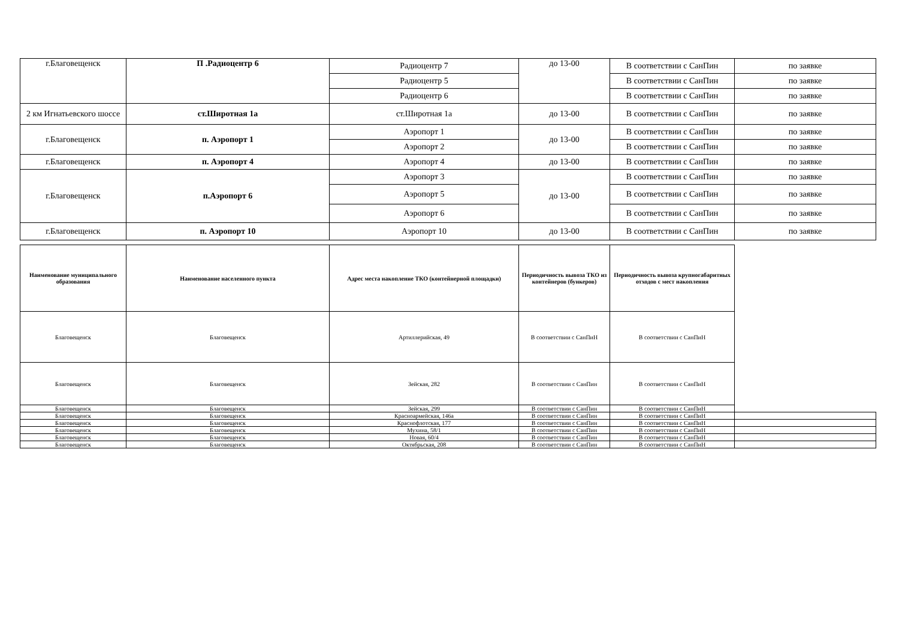| г.Благовещенск | П .Радиоцентр 6 | Радиоцентр 7 | до 13-00 | В соответствии с СанПин | по заявке |
| | | Радиоцентр 5 | | В соответствии с СанПин | по заявке |
| | | Радиоцентр 6 | | В соответствии с СанПин | по заявке |
| 2 км Игнатьевского шоссе | ст.Широтная 1а | ст.Широтная 1а | до 13-00 | В соответствии с СанПин | по заявке |
| г.Благовещенск | п. Аэропорт 1 | Аэропорт 1 | до 13-00 | В соответствии с СанПин | по заявке |
| | | Аэропорт 2 | | В соответствии с СанПин | по заявке |
| г.Благовещенск | п. Аэропорт 4 | Аэропорт 4 | до 13-00 | В соответствии с СанПин | по заявке |
| г.Благовещенск | п.Аэропорт 6 | Аэропорт 3 | до 13-00 | В соответствии с СанПин | по заявке |
| | | Аэропорт 5 | | В соответствии с СанПин | по заявке |
| | | Аэропорт 6 | | В соответствии с СанПин | по заявке |
| г.Благовещенск | п. Аэропорт 10 | Аэропорт 10 | до 13-00 | В соответствии с СанПин | по заявке |
| Наименование муниципального образования | Наименование населенного пункта | Адрес места накопление ТКО (контейнерной площадки) | Периодичность вывоза ТКО из контейнеров (бункеров) | Периодичность вывоза крупногабаритных отходов с мест накопления | |
| Благовещенск | Благовещенск | Артиллерийская, 49 | В соответствии с СанПиН | В соответствии с СанПиН | |
| Благовещенск | Благовещенск | Зейская, 282 | В соответствии с СанПин | В соответствии с СанПиН | |
| Благовещенск | Благовещенск | Зейская, 299 | В соответствии с СанПин | В соответствии с СанПиН | |
| Благовещенск | Благовещенск | Красноармейская, 146а | В соответствии с СанПин | В соответствии с СанПиН | |
| Благовещенск | Благовещенск | Краснофлотская, 177 | В соответствии с СанПин | В соответствии с СанПиН | |
| Благовещенск | Благовещенск | Мухина, 58/1 | В соответствии с СанПин | В соответствии с СанПиН | |
| Благовещенск | Благовещенск | Новая, 60/4 | В соответствии с СанПин | В соответствии с СанПиН | |
| Благовещенск | Благовещенск | Октябрьская, 208 | В соответствии с СанПин | В соответствии с СанПиН | |